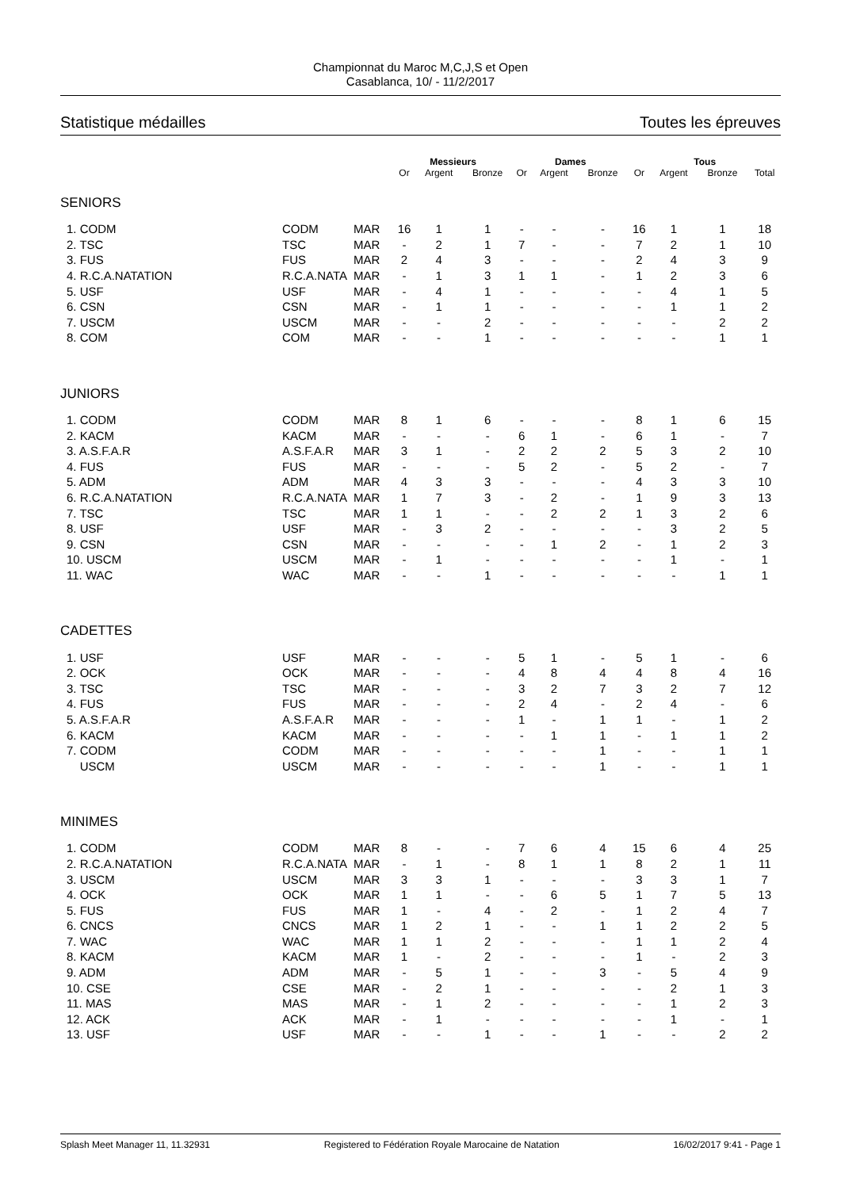Championnat du Maroc M,C,J,S et Open
Casablanca, 10/ - 11/2/2017
Statistique médailles Toutes les épreuves
| | | | Messieurs | | | Dames | | | Tous | | | |
| --- | --- | --- | --- | --- | --- | --- | --- | --- | --- | --- | --- | --- |
| | | | Or | Argent | Bronze | Or | Argent | Bronze | Or | Argent | Bronze | Total |
| SENIORS | | | | | | | | | | | | |
| 1. CODM | CODM | MAR | 16 | 1 | 1 | - | - | - | 16 | 1 | 1 | 18 |
| 2. TSC | TSC | MAR | - | 2 | 1 | 7 | - | - | 7 | 2 | 1 | 10 |
| 3. FUS | FUS | MAR | 2 | 4 | 3 | - | - | - | 2 | 4 | 3 | 9 |
| 4. R.C.A.NATATION | R.C.A.NATA | MAR | - | 1 | 3 | 1 | 1 | - | 1 | 2 | 3 | 6 |
| 5. USF | USF | MAR | - | 4 | 1 | - | - | - | - | 4 | 1 | 5 |
| 6. CSN | CSN | MAR | - | 1 | 1 | - | - | - | - | 1 | 1 | 2 |
| 7. USCM | USCM | MAR | - | - | 2 | - | - | - | - | - | 2 | 2 |
| 8. COM | COM | MAR | - | - | 1 | - | - | - | - | - | 1 | 1 |
| JUNIORS | | | | | | | | | | | | |
| 1. CODM | CODM | MAR | 8 | 1 | 6 | - | - | - | 8 | 1 | 6 | 15 |
| 2. KACM | KACM | MAR | - | - | - | 6 | 1 | - | 6 | 1 | - | 7 |
| 3. A.S.F.A.R | A.S.F.A.R | MAR | 3 | 1 | - | 2 | 2 | 2 | 5 | 3 | 2 | 10 |
| 4. FUS | FUS | MAR | - | - | - | 5 | 2 | - | 5 | 2 | - | 7 |
| 5. ADM | ADM | MAR | 4 | 3 | 3 | - | - | - | 4 | 3 | 3 | 10 |
| 6. R.C.A.NATATION | R.C.A.NATA | MAR | 1 | 7 | 3 | - | 2 | - | 1 | 9 | 3 | 13 |
| 7. TSC | TSC | MAR | 1 | 1 | - | - | 2 | 2 | 1 | 3 | 2 | 6 |
| 8. USF | USF | MAR | - | 3 | 2 | - | - | - | - | 3 | 2 | 5 |
| 9. CSN | CSN | MAR | - | - | - | - | 1 | 2 | - | 1 | 2 | 3 |
| 10. USCM | USCM | MAR | - | 1 | - | - | - | - | - | 1 | - | 1 |
| 11. WAC | WAC | MAR | - | - | 1 | - | - | - | - | - | 1 | 1 |
| CADETTES | | | | | | | | | | | | |
| 1. USF | USF | MAR | - | - | - | 5 | 1 | - | 5 | 1 | - | 6 |
| 2. OCK | OCK | MAR | - | - | - | 4 | 8 | 4 | 4 | 8 | 4 | 16 |
| 3. TSC | TSC | MAR | - | - | - | 3 | 2 | 7 | 3 | 2 | 7 | 12 |
| 4. FUS | FUS | MAR | - | - | - | 2 | 4 | - | 2 | 4 | - | 6 |
| 5. A.S.F.A.R | A.S.F.A.R | MAR | - | - | - | 1 | - | 1 | 1 | - | 1 | 2 |
| 6. KACM | KACM | MAR | - | - | - | - | 1 | 1 | - | 1 | 1 | 2 |
| 7. CODM | CODM | MAR | - | - | - | - | - | 1 | - | - | 1 | 1 |
| USCM | USCM | MAR | - | - | - | - | - | 1 | - | - | 1 | 1 |
| MINIMES | | | | | | | | | | | | |
| 1. CODM | CODM | MAR | 8 | - | - | 7 | 6 | 4 | 15 | 6 | 4 | 25 |
| 2. R.C.A.NATATION | R.C.A.NATA | MAR | - | 1 | - | 8 | 1 | 1 | 8 | 2 | 1 | 11 |
| 3. USCM | USCM | MAR | 3 | 3 | 1 | - | - | - | 3 | 3 | 1 | 7 |
| 4. OCK | OCK | MAR | 1 | 1 | - | - | 6 | 5 | 1 | 7 | 5 | 13 |
| 5. FUS | FUS | MAR | 1 | - | 4 | - | 2 | - | 1 | 2 | 4 | 7 |
| 6. CNCS | CNCS | MAR | 1 | 2 | 1 | - | - | 1 | 1 | 2 | 2 | 5 |
| 7. WAC | WAC | MAR | 1 | 1 | 2 | - | - | - | 1 | 1 | 2 | 4 |
| 8. KACM | KACM | MAR | 1 | - | 2 | - | - | - | 1 | - | 2 | 3 |
| 9. ADM | ADM | MAR | - | 5 | 1 | - | - | 3 | - | 5 | 4 | 9 |
| 10. CSE | CSE | MAR | - | 2 | 1 | - | - | - | - | 2 | 1 | 3 |
| 11. MAS | MAS | MAR | - | 1 | 2 | - | - | - | - | 1 | 2 | 3 |
| 12. ACK | ACK | MAR | - | 1 | - | - | - | - | - | 1 | - | 1 |
| 13. USF | USF | MAR | - | - | 1 | - | - | 1 | - | - | 2 | 2 |
Splash Meet Manager 11, 11.32931 Registered to Fédération Royale Marocaine de Natation 16/02/2017 9:41 - Page 1